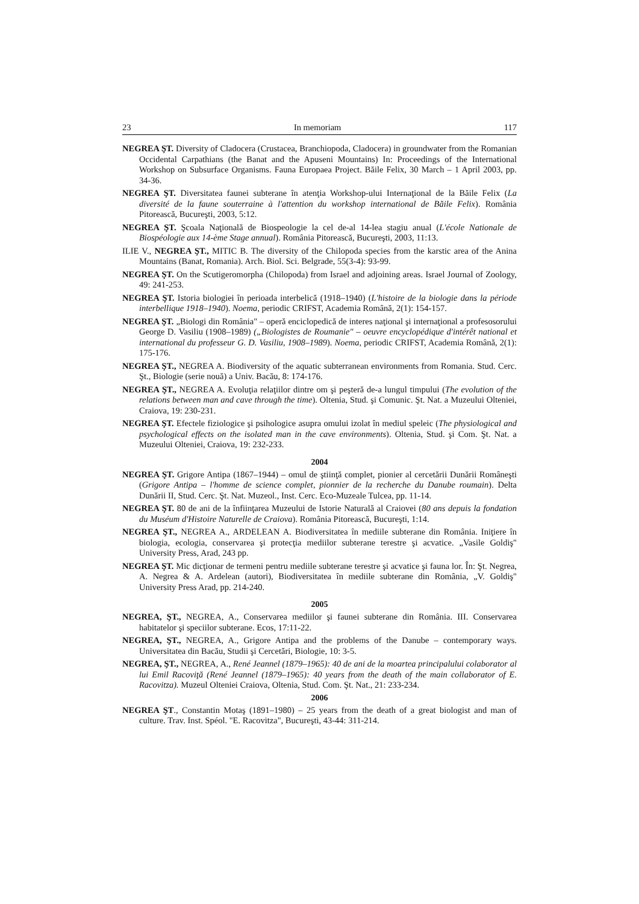23 In memoriam 117
NEGREA ŞT. Diversity of Cladocera (Crustacea, Branchiopoda, Cladocera) in groundwater from the Romanian Occidental Carpathians (the Banat and the Apuseni Mountains) In: Proceedings of the International Workshop on Subsurface Organisms. Fauna Europaea Project. Băile Felix, 30 March – 1 April 2003, pp. 34-36.
NEGREA ŞT. Diversitatea faunei subterane în atenţia Workshop-ului Internaţional de la Băile Felix (La diversité de la faune souterraine à l'attention du workshop international de Băile Felix). România Pitorească, Bucureşti, 2003, 5:12.
NEGREA ŞT. Şcoala Naţională de Biospeologie la cel de-al 14-lea stagiu anual (L'école Nationale de Biospéologie aux 14-ème Stage annual). România Pitorească, Bucureşti, 2003, 11:13.
ILIE V., NEGREA ŞT., MITIC B. The diversity of the Chilopoda species from the karstic area of the Anina Mountains (Banat, Romania). Arch. Biol. Sci. Belgrade, 55(3-4): 93-99.
NEGREA ŞT. On the Scutigeromorpha (Chilopoda) from Israel and adjoining areas. Israel Journal of Zoology, 49: 241-253.
NEGREA ŞT. Istoria biologiei în perioada interbelică (1918–1940) (L'histoire de la biologie dans la période interbellique 1918–1940). Noema, periodic CRIFST, Academia Română, 2(1): 154-157.
NEGREA ŞT. „Biologi din România" – operă enciclopedică de interes naţional şi internaţional a profesosorului George D. Vasiliu (1908–1989) („Biologistes de Roumanie" – oeuvre encyclopédique d'intérêt national et international du professeur G. D. Vasiliu, 1908–1989). Noema, periodic CRIFST, Academia Română, 2(1): 175-176.
NEGREA ŞT., NEGREA A. Biodiversity of the aquatic subterranean environments from Romania. Stud. Cerc. Şt., Biologie (serie nouă) a Univ. Bacău, 8: 174-176.
NEGREA ŞT., NEGREA A. Evoluţia relaţiilor dintre om şi peşteră de-a lungul timpului (The evolution of the relations between man and cave through the time). Oltenia, Stud. şi Comunic. Şt. Nat. a Muzeului Olteniei, Craiova, 19: 230-231.
NEGREA ŞT. Efectele fiziologice şi psihologice asupra omului izolat în mediul speleic (The physiological and psychological effects on the isolated man in the cave environments). Oltenia, Stud. şi Com. Şt. Nat. a Muzeului Olteniei, Craiova, 19: 232-233.
2004
NEGREA ŞT. Grigore Antipa (1867–1944) – omul de ştiinţă complet, pionier al cercetării Dunării Româneşti (Grigore Antipa – l'homme de science complet, pionnier de la recherche du Danube roumain). Delta Dunării II, Stud. Cerc. Şt. Nat. Muzeol., Inst. Cerc. Eco-Muzeale Tulcea, pp. 11-14.
NEGREA ŞT. 80 de ani de la înfiinţarea Muzeului de Istorie Naturală al Craiovei (80 ans depuis la fondation du Muséum d'Histoire Naturelle de Craiova). România Pitorească, Bucureşti, 1:14.
NEGREA ŞT., NEGREA A., ARDELEAN A. Biodiversitatea în mediile subterane din România. Iniţiere în biologia, ecologia, conservarea şi protecţia mediilor subterane terestre şi acvatice. „Vasile Goldiş" University Press, Arad, 243 pp.
NEGREA ŞT. Mic dicţionar de termeni pentru mediile subterane terestre şi acvatice şi fauna lor. În: Şt. Negrea, A. Negrea & A. Ardelean (autori), Biodiversitatea în mediile subterane din România, „V. Goldiş" University Press Arad, pp. 214-240.
2005
NEGREA, ŞT., NEGREA, A., Conservarea mediilor şi faunei subterane din România. III. Conservarea habitatelor şi speciilor subterane. Ecos, 17:11-22.
NEGREA, ŞT., NEGREA, A., Grigore Antipa and the problems of the Danube – contemporary ways. Universitatea din Bacău, Studii şi Cercetări, Biologie, 10: 3-5.
NEGREA, ŞT., NEGREA, A., René Jeannel (1879–1965): 40 de ani de la moartea principalului colaborator al lui Emil Racoviţă (René Jeannel (1879–1965): 40 years from the death of the main collaborator of E. Racovitza). Muzeul Olteniei Craiova, Oltenia, Stud. Com. Şt. Nat., 21: 233-234.
2006
NEGREA ŞT., Constantin Motaş (1891–1980) – 25 years from the death of a great biologist and man of culture. Trav. Inst. Spéol. "E. Racovitza", Bucureşti, 43-44: 311-214.